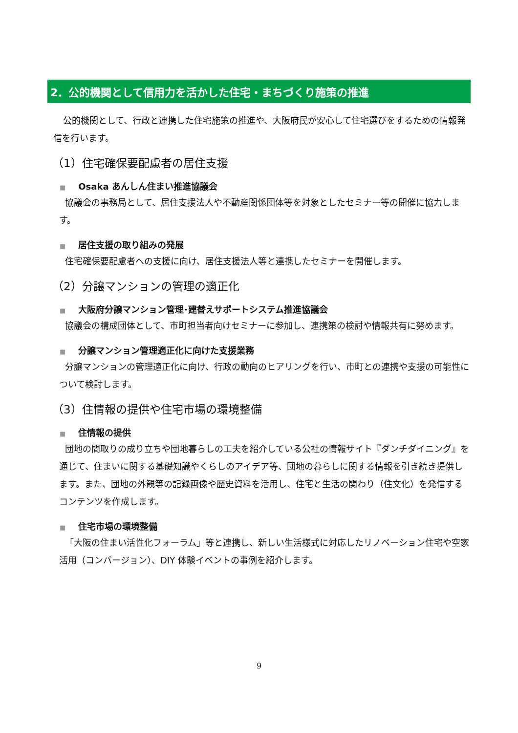2．公的機関として信用力を活かした住宅・まちづくり施策の推進
公的機関として、行政と連携した住宅施策の推進や、大阪府民が安心して住宅選びをするための情報発信を行います。
（1）住宅確保要配慮者の居住支援
■ Osaka あんしん住まい推進協議会
協議会の事務局として、居住支援法人や不動産関係団体等を対象としたセミナー等の開催に協力します。
■ 居住支援の取り組みの発展
住宅確保要配慮者への支援に向け、居住支援法人等と連携したセミナーを開催します。
（2）分譲マンションの管理の適正化
■ 大阪府分譲マンション管理･建替えサポートシステム推進協議会
協議会の構成団体として、市町担当者向けセミナーに参加し、連携策の検討や情報共有に努めます。
■ 分譲マンション管理適正化に向けた支援業務
分譲マンションの管理適正化に向け、行政の動向のヒアリングを行い、市町との連携や支援の可能性について検討します。
（3）住情報の提供や住宅市場の環境整備
■ 住情報の提供
団地の間取りの成り立ちや団地暮らしの工夫を紹介している公社の情報サイト『ダンチダイニング』を通じて、住まいに関する基礎知識やくらしのアイデア等、団地の暮らしに関する情報を引き続き提供します。また、団地の外観等の記録画像や歴史資料を活用し、住宅と生活の関わり（住文化）を発信するコンテンツを作成します。
■ 住宅市場の環境整備
「大阪の住まい活性化フォーラム」等と連携し、新しい生活様式に対応したリノベーション住宅や空家活用（コンバージョン）、DIY 体験イベントの事例を紹介します。
9